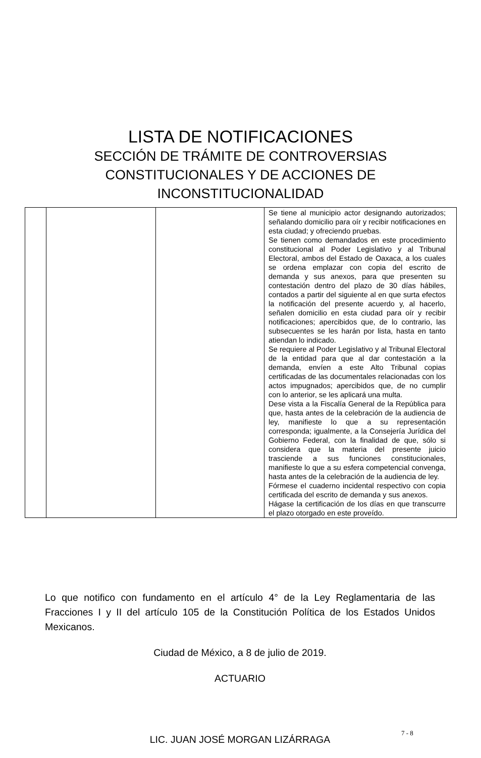LISTA DE NOTIFICACIONES
SECCIÓN DE TRÁMITE DE CONTROVERSIAS
CONSTITUCIONALES Y DE ACCIONES DE
INCONSTITUCIONALIDAD
| | | | Se tiene al municipio actor designando autorizados; señalando domicilio para oír y recibir notificaciones en esta ciudad; y ofreciendo pruebas. Se tienen como demandados en este procedimiento constitucional al Poder Legislativo y al Tribunal Electoral, ambos del Estado de Oaxaca, a los cuales se ordena emplazar con copia del escrito de demanda y sus anexos, para que presenten su contestación dentro del plazo de 30 días hábiles, contados a partir del siguiente al en que surta efectos la notificación del presente acuerdo y, al hacerlo, señalen domicilio en esta ciudad para oír y recibir notificaciones; apercibidos que, de lo contrario, las subsecuentes se les harán por lista, hasta en tanto atiendan lo indicado. Se requiere al Poder Legislativo y al Tribunal Electoral de la entidad para que al dar contestación a la demanda, envíen a este Alto Tribunal copias certificadas de las documentales relacionadas con los actos impugnados; apercibidos que, de no cumplir con lo anterior, se les aplicará una multa. Dese vista a la Fiscalía General de la República para que, hasta antes de la celebración de la audiencia de ley, manifieste lo que a su representación corresponda; igualmente, a la Consejería Jurídica del Gobierno Federal, con la finalidad de que, sólo si considera que la materia del presente juicio trasciende a sus funciones constitucionales, manifieste lo que a su esfera competencial convenga, hasta antes de la celebración de la audiencia de ley. Fórmese el cuaderno incidental respectivo con copia certificada del escrito de demanda y sus anexos. Hágase la certificación de los días en que transcurre el plazo otorgado en este proveído. |
Lo que notifico con fundamento en el artículo 4° de la Ley Reglamentaria de las Fracciones I y II del artículo 105 de la Constitución Política de los Estados Unidos Mexicanos.
Ciudad de México, a 8 de julio de 2019.
ACTUARIO
LIC. JUAN JOSÉ MORGAN LIZÁRRAGA
7 - 8